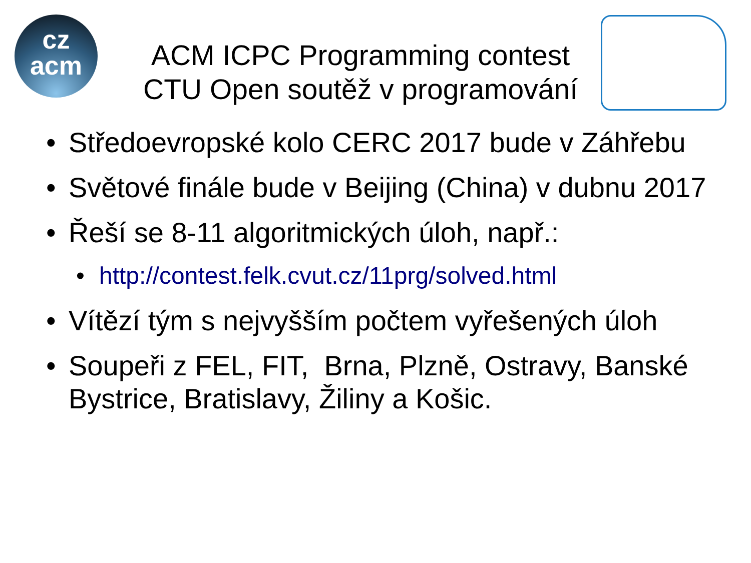cz
acm
ACM ICPC Programming contest
CTU Open soutěž v programování
• Středoevropské kolo CERC 2017 bude v Záhřebu
• Světové finále bude v Beijing (China) v dubnu 2017
• Řeší se 8-11 algoritmických úloh, např.:
• http://contest.felk.cvut.cz/11prg/solved.html
• Vítězí tým s nejvyšším počtem vyřešených úloh
• Soupeři z FEL, FIT, Brna, Plzně, Ostravy, Banské Bystrice, Bratislavy, Žiliny a Košic.